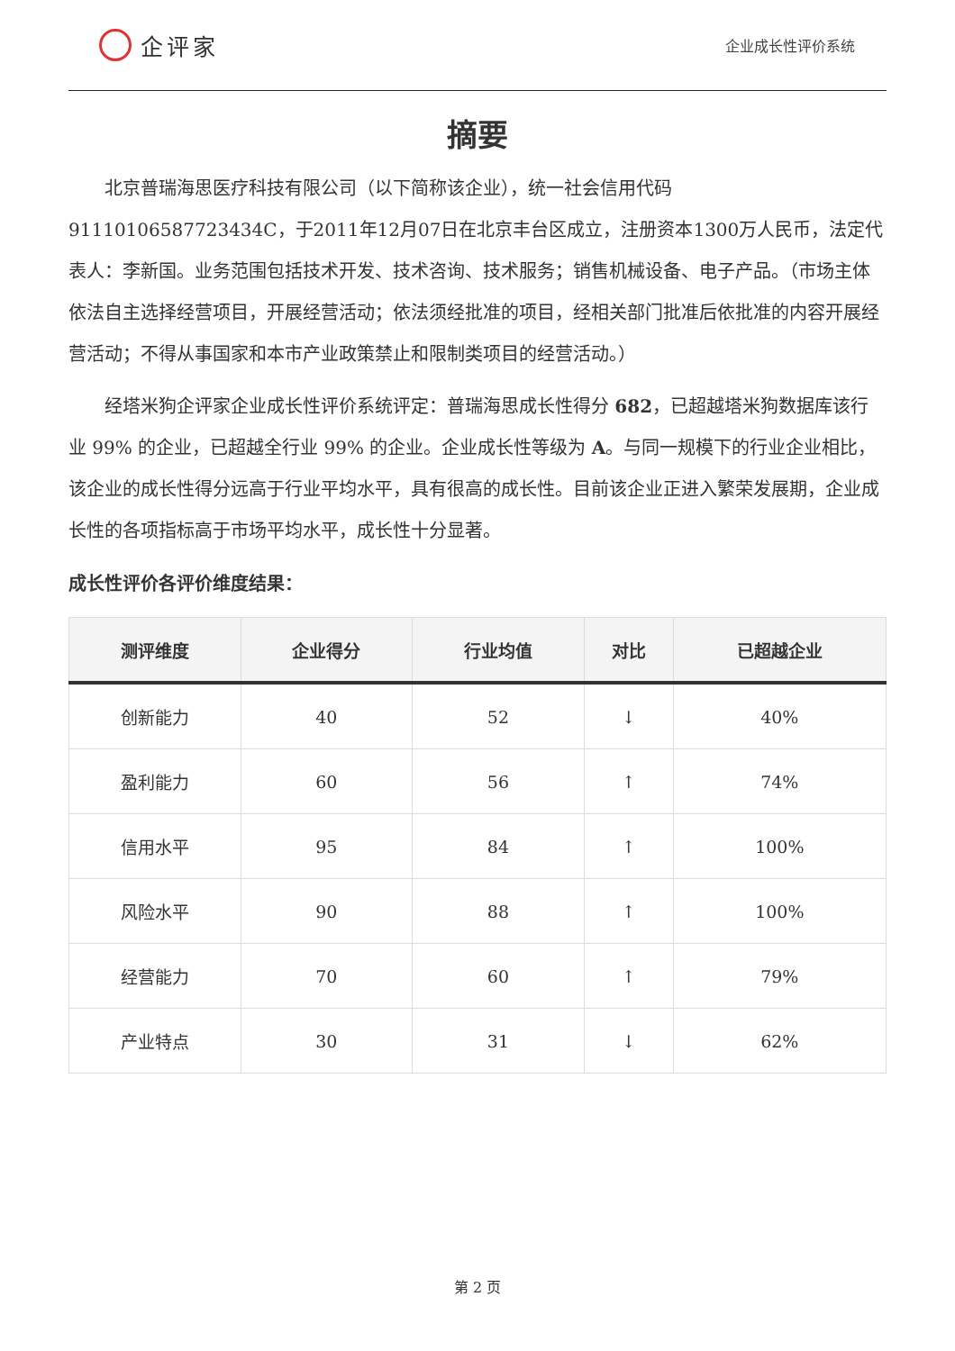企评家
企业成长性评价系统
摘要
北京普瑞海思医疗科技有限公司（以下简称该企业），统一社会信用代码91110106587723434C，于2011年12月07日在北京丰台区成立，注册资本1300万人民币，法定代表人：李新国。业务范围包括技术开发、技术咨询、技术服务；销售机械设备、电子产品。（市场主体依法自主选择经营项目，开展经营活动；依法须经批准的项目，经相关部门批准后依批准的内容开展经营活动；不得从事国家和本市产业政策禁止和限制类项目的经营活动。）
经塔米狗企评家企业成长性评价系统评定：普瑞海思成长性得分 682，已超越塔米狗数据库该行业 99% 的企业，已超越全行业 99% 的企业。企业成长性等级为 A。与同一规模下的行业企业相比，该企业的成长性得分远高于行业平均水平，具有很高的成长性。目前该企业正进入繁荣发展期，企业成长性的各项指标高于市场平均水平，成长性十分显著。
成长性评价各评价维度结果：
| 测评维度 | 企业得分 | 行业均值 | 对比 | 已超越企业 |
| --- | --- | --- | --- | --- |
| 创新能力 | 40 | 52 | ↓ | 40% |
| 盈利能力 | 60 | 56 | ↑ | 74% |
| 信用水平 | 95 | 84 | ↑ | 100% |
| 风险水平 | 90 | 88 | ↑ | 100% |
| 经营能力 | 70 | 60 | ↑ | 79% |
| 产业特点 | 30 | 31 | ↓ | 62% |
第 2 页